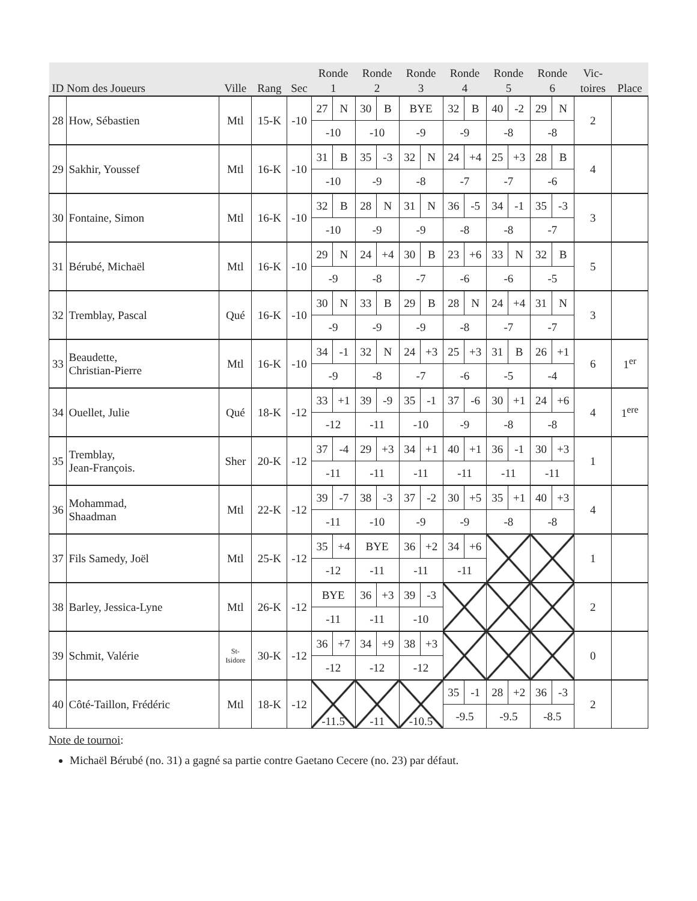| ID | Nom des Joueurs | Ville | Rang | Sec | Ronde 1 | | Ronde 2 | | Ronde 3 | | Ronde 4 | | Ronde 5 | | Ronde 6 | | Vic- toires | Place |
| --- | --- | --- | --- | --- | --- | --- | --- | --- | --- | --- | --- | --- | --- | --- | --- | --- | --- | --- |
| 28 | How, Sébastien | Mtl | 15-K | -10 | 27 | N | 30 | B | BYE | | 32 | B | 40 | -2 | 29 | N | 2 | |
| | | | | | -10 | | -10 | | -9 | | -9 | | -8 | | -8 | | | |
| 29 | Sakhir, Youssef | Mtl | 16-K | -10 | 31 | B | 35 | -3 | 32 | N | 24 | +4 | 25 | +3 | 28 | B | 4 | |
| | | | | | -10 | | -9 | | -8 | | -7 | | -7 | | -6 | | | |
| 30 | Fontaine, Simon | Mtl | 16-K | -10 | 32 | B | 28 | N | 31 | N | 36 | -5 | 34 | -1 | 35 | -3 | 3 | |
| | | | | | -10 | | -9 | | -9 | | -8 | | -8 | | -7 | | | |
| 31 | Bérubé, Michaël | Mtl | 16-K | -10 | 29 | N | 24 | +4 | 30 | B | 23 | +6 | 33 | N | 32 | B | 5 | |
| | | | | | -9 | | -8 | | -7 | | -6 | | -6 | | -5 | | | |
| 32 | Tremblay, Pascal | Qué | 16-K | -10 | 30 | N | 33 | B | 29 | B | 28 | N | 24 | +4 | 31 | N | 3 | |
| | | | | | -9 | | -9 | | -9 | | -8 | | -7 | | -7 | | | |
| 33 | Beaudette, Christian-Pierre | Mtl | 16-K | -10 | 34 | -1 | 32 | N | 24 | +3 | 25 | +3 | 31 | B | 26 | +1 | 6 | 1<sup>er</sup> |
| | | | | | -9 | | -8 | | -7 | | -6 | | -5 | | -4 | | | |
| 34 | Ouellet, Julie | Qué | 18-K | -12 | 33 | +1 | 39 | -9 | 35 | -1 | 37 | -6 | 30 | +1 | 24 | +6 | 4 | 1<sup>ere</sup> |
| | | | | | -12 | | -11 | | -10 | | -9 | | -8 | | -8 | | | |
| 35 | Tremblay, Jean-François. | Sher | 20-K | -12 | 37 | -4 | 29 | +3 | 34 | +1 | 40 | +1 | 36 | -1 | 30 | +3 | 1 | |
| | | | | | -11 | | -11 | | -11 | | -11 | | -11 | | -11 | | | |
| 36 | Mohammad, Shaadman | Mtl | 22-K | -12 | 39 | -7 | 38 | -3 | 37 | -2 | 30 | +5 | 35 | +1 | 40 | +3 | 4 | |
| | | | | | -11 | | -10 | | -9 | | -9 | | -8 | | -8 | | | |
| 37 | Fils Samedy, Joël | Mtl | 25-K | -12 | 35 | +4 | BYE | | 36 | +2 | 34 | +6 | | | | | 1 | |
| | | | | | -12 | | -11 | | -11 | | -11 | | | | | | | |
| 38 | Barley, Jessica-Lyne | Mtl | 26-K | -12 | BYE | | 36 | +3 | 39 | -3 | | | | | | | 2 | |
| | | | | | -11 | | -11 | | -10 | | | | | | | | | |
| 39 | Schmit, Valérie | St- Isidore | 30-K | -12 | 36 | +7 | 34 | +9 | 38 | +3 | | | | | | | 0 | |
| | | | | | -12 | | -12 | | -12 | | | | | | | | | |
| 40 | Côté-Taillon, Frédéric | Mtl | 18-K | -12 | -11.5 | | -11 | | -10.5 | | 35 | -1 | 28 | +2 | 36 | -3 | 2 | |
| | | | | | | | | | | | -9.5 | | -9.5 | | -8.5 | | | |
Note de tournoi:
Michaël Bérubé (no. 31) a gagné sa partie contre Gaetano Cecere (no. 23) par défaut.